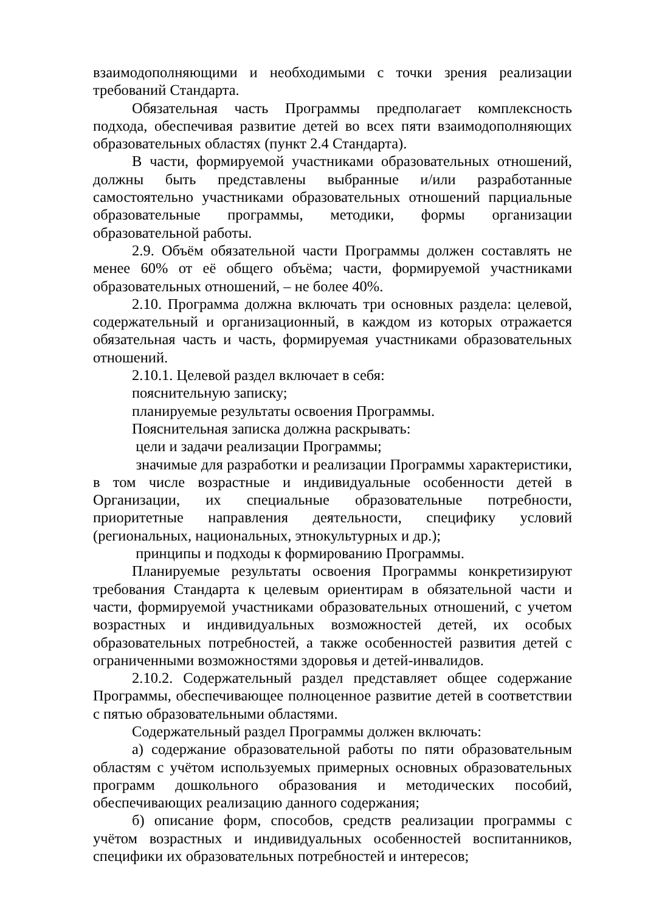взаимодополняющими и необходимыми с точки зрения реализации требований Стандарта.
Обязательная часть Программы предполагает комплексность подхода, обеспечивая развитие детей во всех пяти взаимодополняющих образовательных областях (пункт 2.4 Стандарта).
В части, формируемой участниками образовательных отношений, должны быть представлены выбранные и/или разработанные самостоятельно участниками образовательных отношений парциальные образовательные программы, методики, формы организации образовательной работы.
2.9. Объём обязательной части Программы должен составлять не менее 60% от её общего объёма; части, формируемой участниками образовательных отношений, – не более 40%.
2.10. Программа должна включать три основных раздела: целевой, содержательный и организационный, в каждом из которых отражается обязательная часть и часть, формируемая участниками образовательных отношений.
2.10.1. Целевой раздел включает в себя:
пояснительную записку;
планируемые результаты освоения Программы.
Пояснительная записка должна раскрывать:
цели и задачи реализации Программы;
значимые для разработки и реализации Программы характеристики, в том числе возрастные и индивидуальные особенности детей в Организации, их специальные образовательные потребности, приоритетные направления деятельности, специфику условий (региональных, национальных, этнокультурных и др.);
принципы и подходы к формированию Программы.
Планируемые результаты освоения Программы конкретизируют требования Стандарта к целевым ориентирам в обязательной части и части, формируемой участниками образовательных отношений, с учетом возрастных и индивидуальных возможностей детей, их особых образовательных потребностей, а также особенностей развития детей с ограниченными возможностями здоровья и детей-инвалидов.
2.10.2. Содержательный раздел представляет общее содержание Программы, обеспечивающее полноценное развитие детей в соответствии с пятью образовательными областями.
Содержательный раздел Программы должен включать:
а) содержание образовательной работы по пяти образовательным областям с учётом используемых примерных основных образовательных программ дошкольного образования и методических пособий, обеспечивающих реализацию данного содержания;
б) описание форм, способов, средств реализации программы с учётом возрастных и индивидуальных особенностей воспитанников, специфики их образовательных потребностей и интересов;